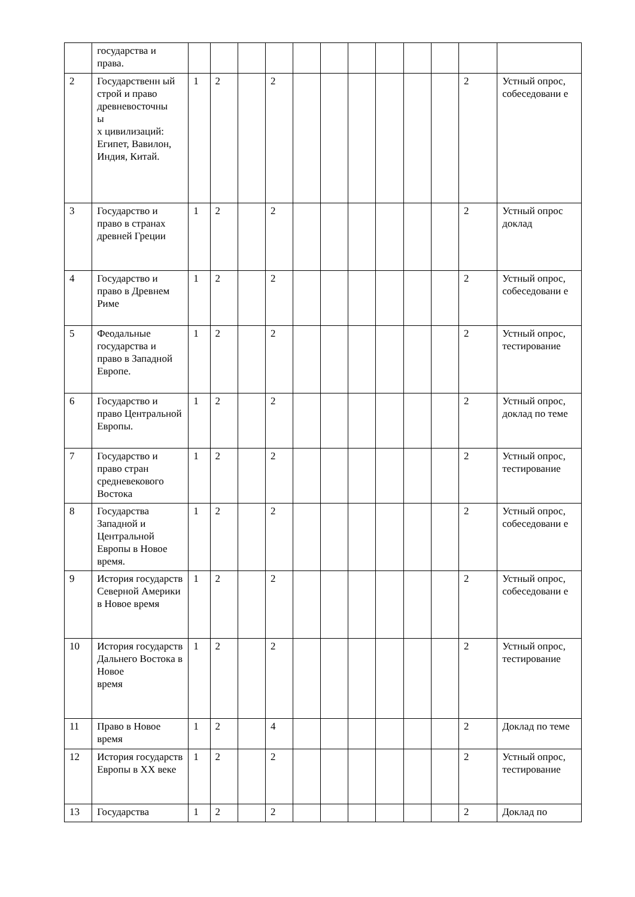| | государства и права. | | | | | | | | | | | | |
| 2 | Государственн ый строй и право древневосточны ы х цивилизаций: Египет, Вавилон, Индия, Китай. | 1 | 2 | | 2 | | | | | | | 2 | Устный опрос, собеседовани е |
| 3 | Государство и право в странах древней Греции | 1 | 2 | | 2 | | | | | | | 2 | Устный опрос доклад |
| 4 | Государство и право в Древнем Риме | 1 | 2 | | 2 | | | | | | | 2 | Устный опрос, собеседовани е |
| 5 | Феодальные государства и право в Западной Европе. | 1 | 2 | | 2 | | | | | | | 2 | Устный опрос, тестирование |
| 6 | Государство и право Центральной Европы. | 1 | 2 | | 2 | | | | | | | 2 | Устный опрос, доклад по теме |
| 7 | Государство и право стран средневекового Востока | 1 | 2 | | 2 | | | | | | | 2 | Устный опрос, тестирование |
| 8 | Государства Западной и Центральной Европы в Новое время. | 1 | 2 | | 2 | | | | | | | 2 | Устный опрос, собеседовани е |
| 9 | История государств Северной Америки в Новое время | 1 | 2 | | 2 | | | | | | | 2 | Устный опрос, собеседовани е |
| 10 | История государств Дальнего Востока в Новое время | 1 | 2 | | 2 | | | | | | | 2 | Устный опрос, тестирование |
| 11 | Право в Новое время | 1 | 2 | | 4 | | | | | | | 2 | Доклад по теме |
| 12 | История государств Европы в XX веке | 1 | 2 | | 2 | | | | | | | 2 | Устный опрос, тестирование |
| 13 | Государства | 1 | 2 | | 2 | | | | | | | 2 | Доклад по |